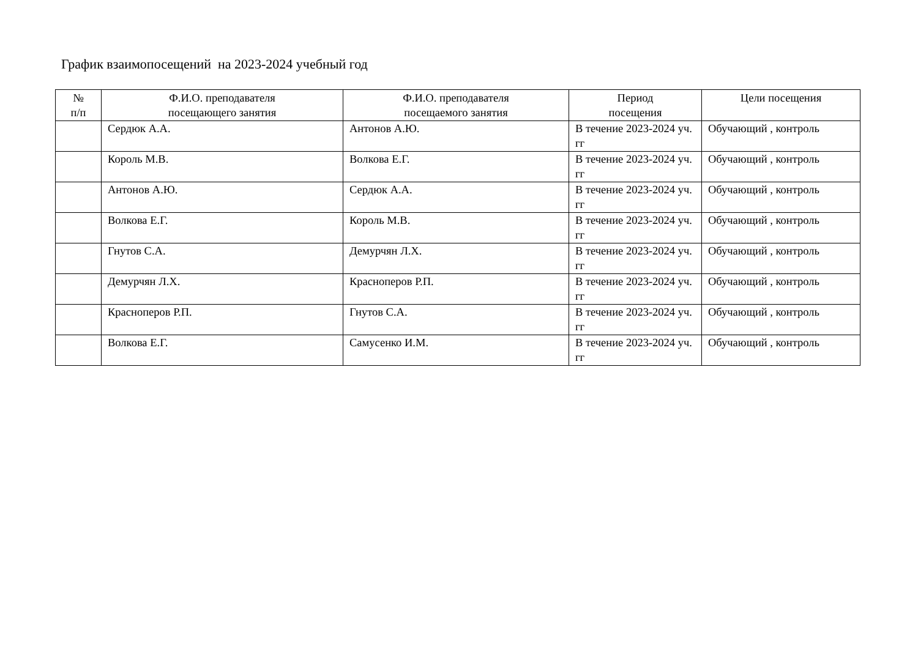График взаимопосещений на 2023-2024 учебный год
| № п/п | Ф.И.О. преподавателя посещающего занятия | Ф.И.О. преподавателя посещаемого занятия | Период посещения | Цели посещения |
| --- | --- | --- | --- | --- |
| | Сердюк А.А. | Антонов А.Ю. | В течение 2023-2024 уч. гг | Обучающий , контроль |
| | Король М.В. | Волкова Е.Г. | В течение 2023-2024 уч. гг | Обучающий , контроль |
| | Антонов А.Ю. | Сердюк А.А. | В течение 2023-2024 уч. гг | Обучающий , контроль |
| | Волкова Е.Г. | Король М.В. | В течение 2023-2024 уч. гг | Обучающий , контроль |
| | Гнутов С.А. | Демурчян Л.Х. | В течение 2023-2024 уч. гг | Обучающий , контроль |
| | Демурчян Л.Х. | Красноперов Р.П. | В течение 2023-2024 уч. гг | Обучающий , контроль |
| | Красноперов Р.П. | Гнутов С.А. | В течение 2023-2024 уч. гг | Обучающий , контроль |
| | Волкова Е.Г. | Самусенко И.М. | В течение 2023-2024 уч. гг | Обучающий , контроль |